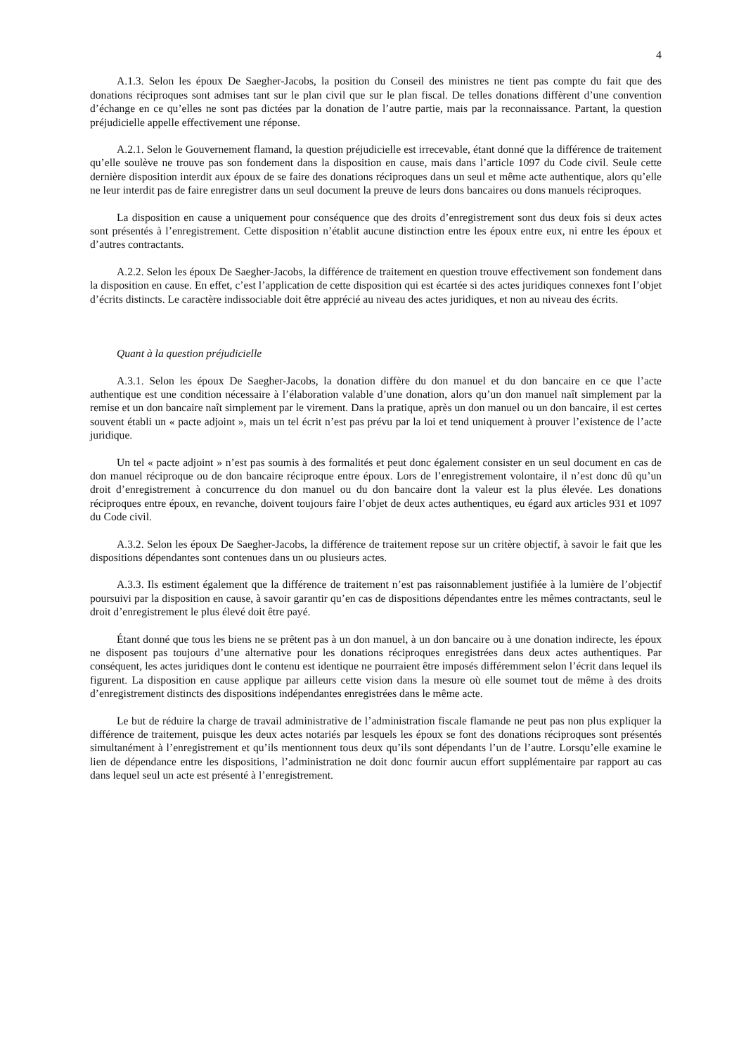4
A.1.3. Selon les époux De Saegher-Jacobs, la position du Conseil des ministres ne tient pas compte du fait que des donations réciproques sont admises tant sur le plan civil que sur le plan fiscal. De telles donations diffèrent d’une convention d’échange en ce qu’elles ne sont pas dictées par la donation de l’autre partie, mais par la reconnaissance. Partant, la question préjudicielle appelle effectivement une réponse.
A.2.1. Selon le Gouvernement flamand, la question préjudicielle est irrecevable, étant donné que la différence de traitement qu’elle soulève ne trouve pas son fondement dans la disposition en cause, mais dans l’article 1097 du Code civil. Seule cette dernière disposition interdit aux époux de se faire des donations réciproques dans un seul et même acte authentique, alors qu’elle ne leur interdit pas de faire enregistrer dans un seul document la preuve de leurs dons bancaires ou dons manuels réciproques.
La disposition en cause a uniquement pour conséquence que des droits d’enregistrement sont dus deux fois si deux actes sont présentés à l’enregistrement. Cette disposition n’établit aucune distinction entre les époux entre eux, ni entre les époux et d’autres contractants.
A.2.2. Selon les époux De Saegher-Jacobs, la différence de traitement en question trouve effectivement son fondement dans la disposition en cause. En effet, c’est l’application de cette disposition qui est écartée si des actes juridiques connexes font l’objet d’écrits distincts. Le caractère indissociable doit être apprécié au niveau des actes juridiques, et non au niveau des écrits.
Quant à la question préjudicielle
A.3.1. Selon les époux De Saegher-Jacobs, la donation diffère du don manuel et du don bancaire en ce que l’acte authentique est une condition nécessaire à l’élaboration valable d’une donation, alors qu’un don manuel naît simplement par la remise et un don bancaire naît simplement par le virement. Dans la pratique, après un don manuel ou un don bancaire, il est certes souvent établi un « pacte adjoint », mais un tel écrit n’est pas prévu par la loi et tend uniquement à prouver l’existence de l’acte juridique.
Un tel « pacte adjoint » n’est pas soumis à des formalités et peut donc également consister en un seul document en cas de don manuel réciproque ou de don bancaire réciproque entre époux. Lors de l’enregistrement volontaire, il n’est donc dû qu’un droit d’enregistrement à concurrence du don manuel ou du don bancaire dont la valeur est la plus élevée. Les donations réciproques entre époux, en revanche, doivent toujours faire l’objet de deux actes authentiques, eu égard aux articles 931 et 1097 du Code civil.
A.3.2. Selon les époux De Saegher-Jacobs, la différence de traitement repose sur un critère objectif, à savoir le fait que les dispositions dépendantes sont contenues dans un ou plusieurs actes.
A.3.3. Ils estiment également que la différence de traitement n’est pas raisonnablement justifiée à la lumière de l’objectif poursuivi par la disposition en cause, à savoir garantir qu’en cas de dispositions dépendantes entre les mêmes contractants, seul le droit d’enregistrement le plus élevé doit être payé.
Étant donné que tous les biens ne se prêtent pas à un don manuel, à un don bancaire ou à une donation indirecte, les époux ne disposent pas toujours d’une alternative pour les donations réciproques enregistrées dans deux actes authentiques. Par conséquent, les actes juridiques dont le contenu est identique ne pourraient être imposés différemment selon l’écrit dans lequel ils figurent. La disposition en cause applique par ailleurs cette vision dans la mesure où elle soumet tout de même à des droits d’enregistrement distincts des dispositions indépendantes enregistrées dans le même acte.
Le but de réduire la charge de travail administrative de l’administration fiscale flamande ne peut pas non plus expliquer la différence de traitement, puisque les deux actes notariés par lesquels les époux se font des donations réciproques sont présentés simultanément à l’enregistrement et qu’ils mentionnent tous deux qu’ils sont dépendants l’un de l’autre. Lorsqu’elle examine le lien de dépendance entre les dispositions, l’administration ne doit donc fournir aucun effort supplémentaire par rapport au cas dans lequel seul un acte est présenté à l’enregistrement.